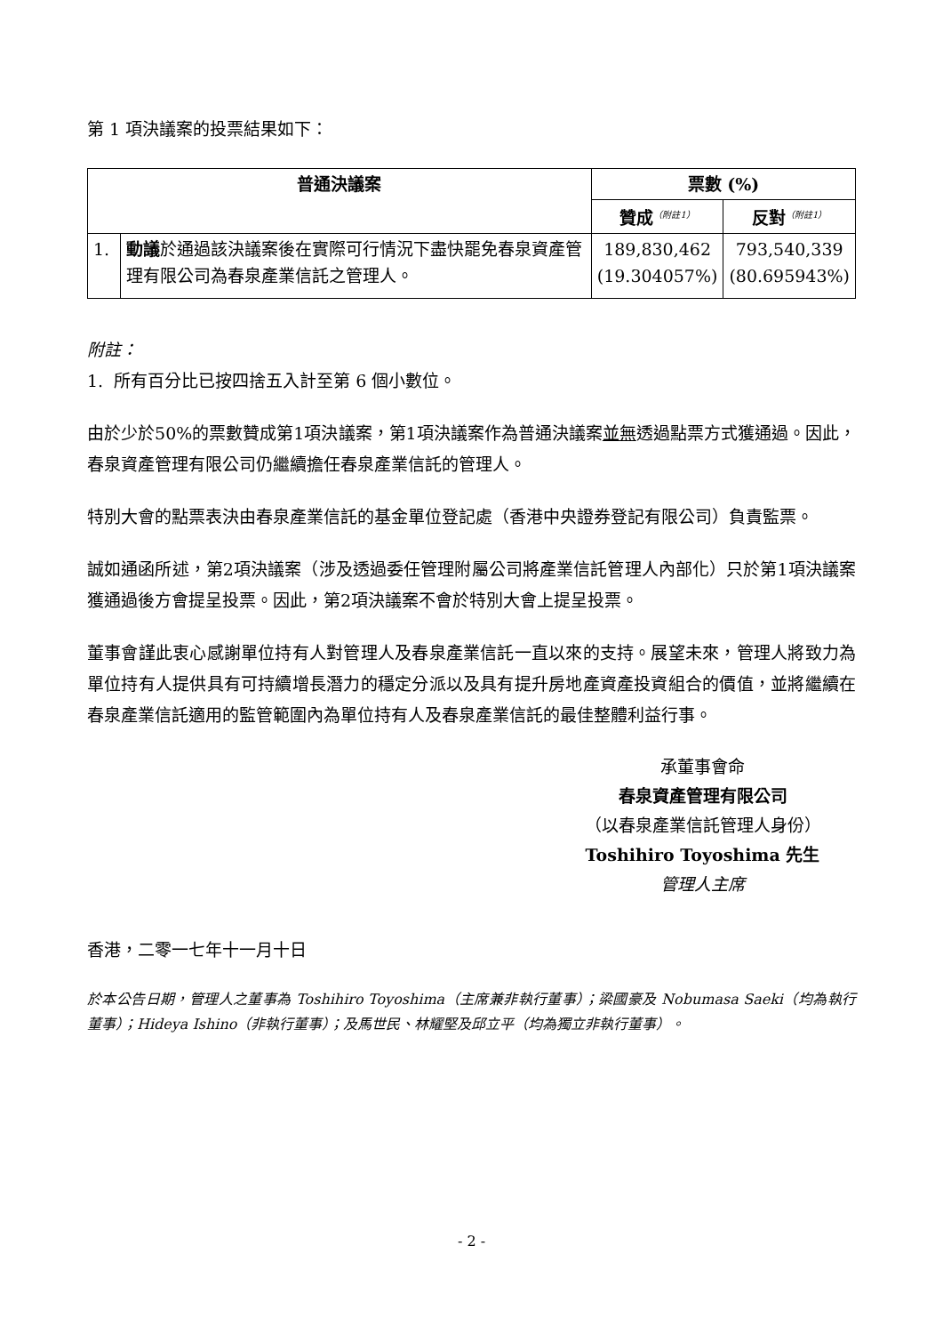第 1 項決議案的投票結果如下：
| 普通決議案 | | 票數 (%) | |
| --- | --- | --- | --- |
| | | 贊成<sup>（附註1）</sup> | 反對<sup>（附註1）</sup> |
| 1. | 動議 於通過該決議案後在實際可行情況下盡快罷免春泉資產管理有限公司為春泉產業信託之管理人。 | 189,830,462 (19.304057%) | 793,540,339 (80.695943%) |
附註：
1. 所有百分比已按四捨五入計至第 6 個小數位。
由於少於50%的票數贊成第1項決議案，第1項決議案作為普通決議案並無透過點票方式獲通過。因此，春泉資產管理有限公司仍繼續擔任春泉產業信託的管理人。
特別大會的點票表決由春泉產業信託的基金單位登記處（香港中央證券登記有限公司）負責監票。
誠如通函所述，第2項決議案（涉及透過委任管理附屬公司將產業信託管理人內部化）只於第1項決議案獲通過後方會提呈投票。因此，第2項決議案不會於特別大會上提呈投票。
董事會謹此衷心感謝單位持有人對管理人及春泉產業信託一直以來的支持。展望未來，管理人將致力為單位持有人提供具有可持續增長潛力的穩定分派以及具有提升房地產資產投資組合的價值，並將繼續在春泉產業信託適用的監管範圍內為單位持有人及春泉產業信託的最佳整體利益行事。
承董事會命
春泉資產管理有限公司
（以春泉產業信託管理人身份）
Toshihiro Toyoshima 先生
管理人主席
香港，二零一七年十一月十日
於本公告日期，管理人之董事為 Toshihiro Toyoshima（主席兼非執行董事）；梁國豪及 Nobumasa Saeki（均為執行董事）；Hideya Ishino（非執行董事）；及馬世民、林耀堅及邱立平（均為獨立非執行董事）。
- 2 -